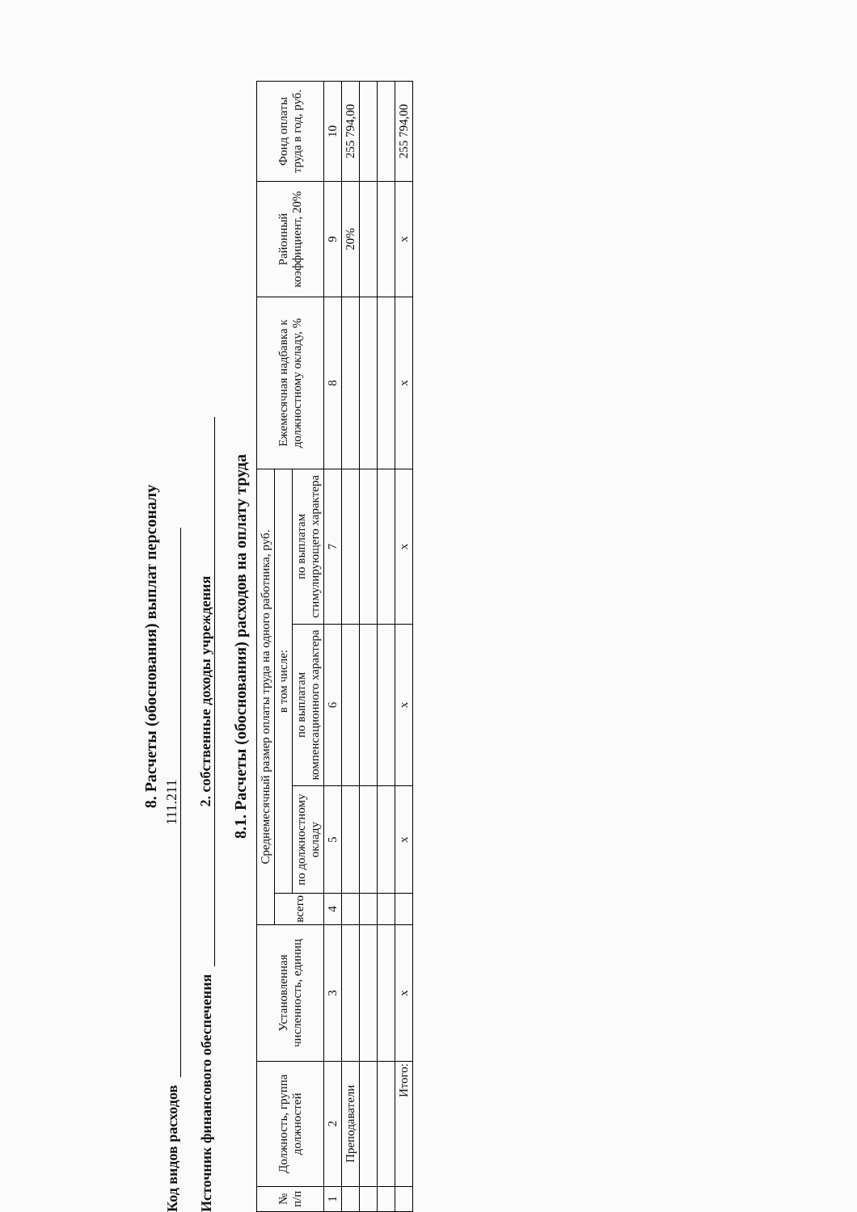8. Расчеты (обоснования) выплат персоналу
Код видов расходов 111.211
Источник финансового обеспечения 2. собственные доходы учреждения
8.1. Расчеты (обоснования) расходов на оплату труда
| № п/п | Должность, группа должностей | Установленная численность, единиц | Среднемесячный размер оплаты труда на одного работника, руб. | | | | Ежемесячная надбавка к должностному окладу, % | Районный коэффициент, 20% | Фонд оплаты труда в год, руб. |
| --- | --- | --- | --- | --- | --- | --- | --- | --- | --- |
| | | | всего | в том числе: | | | | | |
| | | | | по должностному окладу | по выплатам компенсационного характера | по выплатам стимулирующего характера | | | |
| 1 | 2 | 3 | 4 | 5 | 6 | 7 | 8 | 9 | 10 |
| | Преподаватели | | | | | | | 20% | 255 794,00 |
| | Итого: | х | | х | х | х | х | х | 255 794,00 |